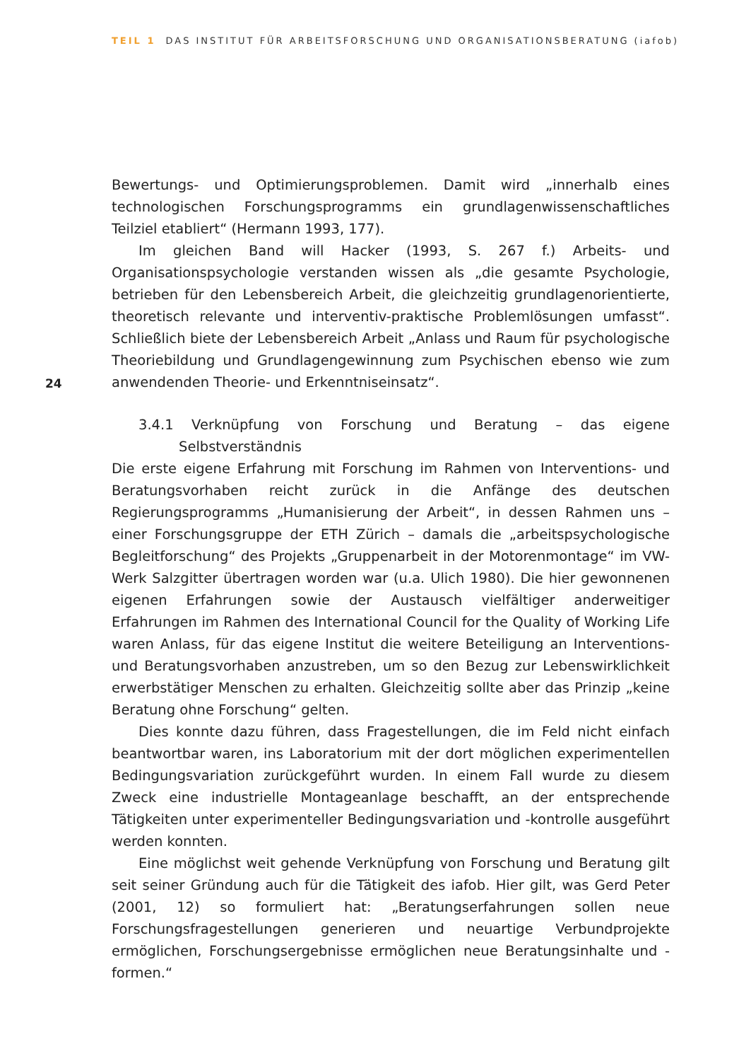TEIL 1 DAS INSTITUT FÜR ARBEITSFORSCHUNG UND ORGANISATIONSBERATUNG (iafob)
24
Bewertungs- und Optimierungsproblemen. Damit wird „innerhalb eines technologischen Forschungsprogramms ein grundlagenwissenschaftliches Teilziel etabliert“ (Hermann 1993, 177).
Im gleichen Band will Hacker (1993, S. 267 f.) Arbeits- und Organisationspsychologie verstanden wissen als „die gesamte Psychologie, betrieben für den Lebensbereich Arbeit, die gleichzeitig grundlagenorientierte, theoretisch relevante und interventiv-praktische Problemlösungen umfasst“. Schließlich biete der Lebensbereich Arbeit „Anlass und Raum für psychologische Theoriebildung und Grundlagengewinnung zum Psychischen ebenso wie zum anwendenden Theorie- und Erkenntniseinsatz“.
3.4.1 Verknüpfung von Forschung und Beratung – das eigene Selbstverständnis
Die erste eigene Erfahrung mit Forschung im Rahmen von Interventions- und Beratungsvorhaben reicht zurück in die Anfänge des deutschen Regierungsprogramms „Humanisierung der Arbeit“, in dessen Rahmen uns – einer Forschungsgruppe der ETH Zürich – damals die „arbeitspsychologische Begleitforschung“ des Projekts „Gruppenarbeit in der Motorenmontage“ im VW-Werk Salzgitter übertragen worden war (u.a. Ulich 1980). Die hier gewonnenen eigenen Erfahrungen sowie der Austausch vielfältiger anderweitiger Erfahrungen im Rahmen des International Council for the Quality of Working Life waren Anlass, für das eigene Institut die weitere Beteiligung an Interventions- und Beratungsvorhaben anzustreben, um so den Bezug zur Lebenswirklichkeit erwerbstätiger Menschen zu erhalten. Gleichzeitig sollte aber das Prinzip „keine Beratung ohne Forschung“ gelten.
Dies konnte dazu führen, dass Fragestellungen, die im Feld nicht einfach beantwortbar waren, ins Laboratorium mit der dort möglichen experimentellen Bedingungsvariation zurückgeführt wurden. In einem Fall wurde zu diesem Zweck eine industrielle Montageanlage beschafft, an der entsprechende Tätigkeiten unter experimenteller Bedingungsvariation und -kontrolle ausgeführt werden konnten.
Eine möglichst weit gehende Verknüpfung von Forschung und Beratung gilt seit seiner Gründung auch für die Tätigkeit des iafob. Hier gilt, was Gerd Peter (2001, 12) so formuliert hat: „Beratungserfahrungen sollen neue Forschungsfragestellungen generieren und neuartige Verbundprojekte ermöglichen, Forschungsergebnisse ermöglichen neue Beratungsinhalte und -formen.“